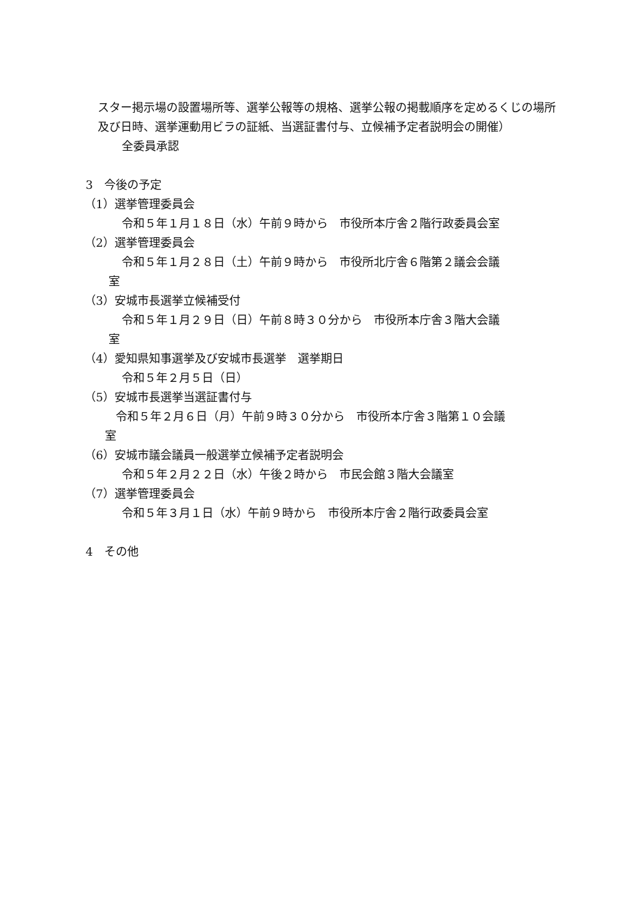スター掲示場の設置場所等、選挙公報等の規格、選挙公報の掲載順序を定めるくじの場所及び日時、選挙運動用ビラの証紙、当選証書付与、立候補予定者説明会の開催）
全委員承認
3　今後の予定
（1）選挙管理委員会
令和５年１月１８日（水）午前９時から　市役所本庁舎２階行政委員会室
（2）選挙管理委員会
令和５年１月２８日（土）午前９時から　市役所北庁舎６階第２議会会議
室
（3）安城市長選挙立候補受付
令和５年１月２９日（日）午前８時３０分から　市役所本庁舎３階大会議
室
（4）愛知県知事選挙及び安城市長選挙　選挙期日
令和５年２月５日（日）
（5）安城市長選挙当選証書付与
令和５年２月６日（月）午前９時３０分から　市役所本庁舎３階第１０会議
室
（6）安城市議会議員一般選挙立候補予定者説明会
令和５年２月２２日（水）午後２時から　市民会館３階大会議室
（7）選挙管理委員会
令和５年３月１日（水）午前９時から　市役所本庁舎２階行政委員会室
4　その他